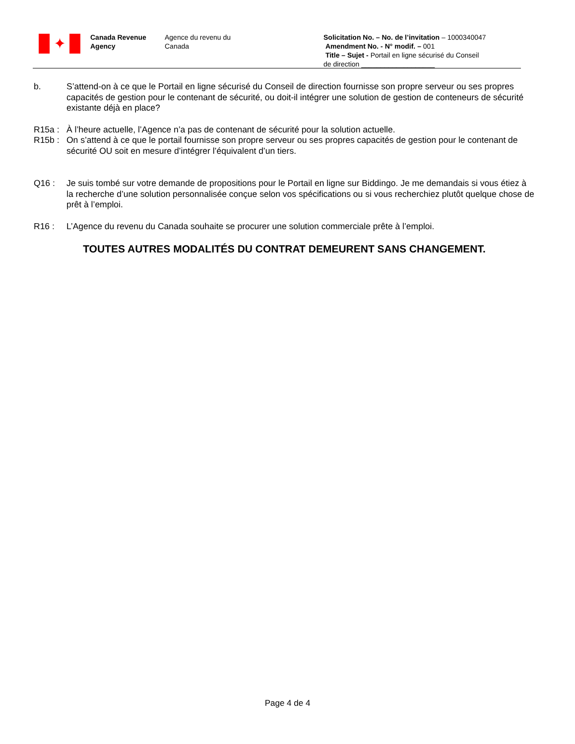✦
Canada Revenue
Agency
Agence du revenu du
Canada
Solicitation No. – No. de l’invitation – 1000340047
Amendment No. - N° modif. – 001
Title – Sujet - Portail en ligne sécurisé du Conseil
de direction ___________________
b. S’attend-on à ce que le Portail en ligne sécurisé du Conseil de direction fournisse son propre serveur ou ses propres capacités de gestion pour le contenant de sécurité, ou doit-il intégrer une solution de gestion de conteneurs de sécurité existante déjà en place?
R15a : À l’heure actuelle, l’Agence n’a pas de contenant de sécurité pour la solution actuelle.
R15b : On s’attend à ce que le portail fournisse son propre serveur ou ses propres capacités de gestion pour le contenant de sécurité OU soit en mesure d’intégrer l’équivalent d’un tiers.
Q16 : Je suis tombé sur votre demande de propositions pour le Portail en ligne sur Biddingo. Je me demandais si vous étiez à la recherche d’une solution personnalisée conçue selon vos spécifications ou si vous recherchiez plutôt quelque chose de prêt à l’emploi.
R16 : L’Agence du revenu du Canada souhaite se procurer une solution commerciale prête à l’emploi.
TOUTES AUTRES MODALITÉS DU CONTRAT DEMEURENT SANS CHANGEMENT.
Page 4 de 4